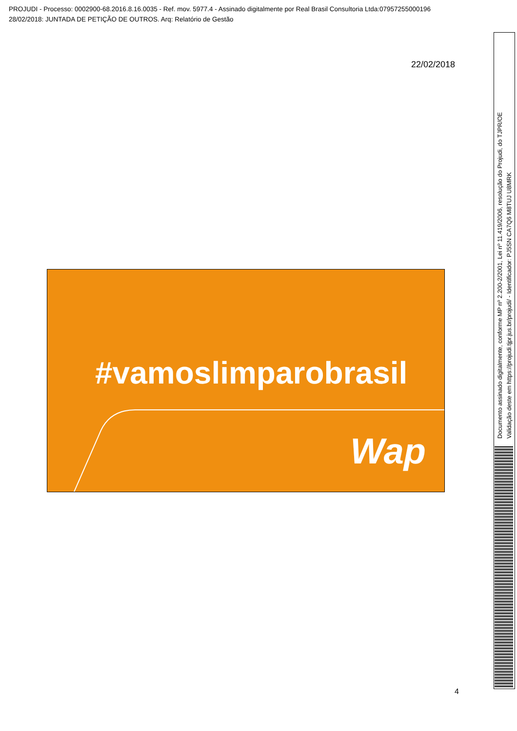PROJUDI - Processo: 0002900-68.2016.8.16.0035 - Ref. mov. 5977.4 - Assinado digitalmente por Real Brasil Consultoria Ltda:07957255000196
28/02/2018: JUNTADA DE PETIÇÃO DE OUTROS. Arq: Relatório de Gestão
22/02/2018
#vamoslimparobrasil
Wap
4
Documento assinado digitalmente, conforme MP nº 2.200-2/2001, Lei nº 11.419/2006, resolução do Projudi, do TJPR/OE
Validação deste em https://projudi.tjpr.jus.br/projudi/ - Identificador: PJ5SN CA7Q6 M8TUJ U8MRK